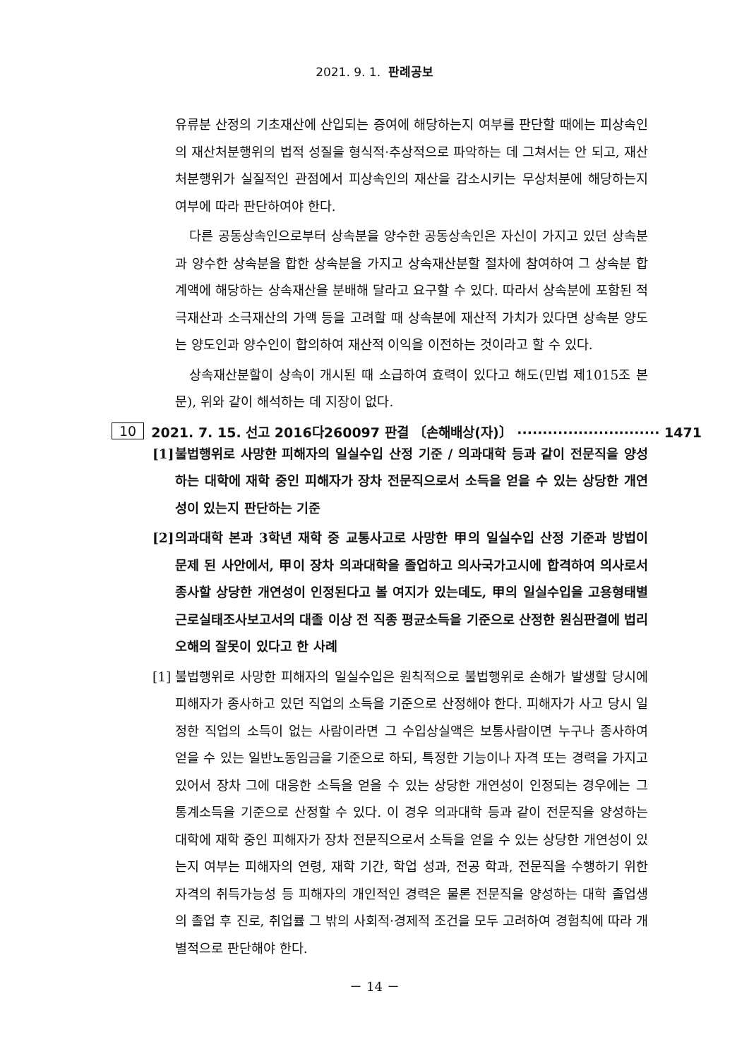2021. 9. 1. 판례공보
유류분 산정의 기초재산에 산입되는 증여에 해당하는지 여부를 판단할 때에는 피상속인의 재산처분행위의 법적 성질을 형식적·추상적으로 파악하는 데 그쳐서는 안 되고, 재산처분행위가 실질적인 관점에서 피상속인의 재산을 감소시키는 무상처분에 해당하는지 여부에 따라 판단하여야 한다.
다른 공동상속인으로부터 상속분을 양수한 공동상속인은 자신이 가지고 있던 상속분과 양수한 상속분을 합한 상속분을 가지고 상속재산분할 절차에 참여하여 그 상속분 합계액에 해당하는 상속재산을 분배해 달라고 요구할 수 있다. 따라서 상속분에 포함된 적극재산과 소극재산의 가액 등을 고려할 때 상속분에 재산적 가치가 있다면 상속분 양도는 양도인과 양수인이 합의하여 재산적 이익을 이전하는 것이라고 할 수 있다.
상속재산분할이 상속이 개시된 때 소급하여 효력이 있다고 해도(민법 제1015조 본문), 위와 같이 해석하는 데 지장이 없다.
10 2021. 7. 15. 선고 2016다260097 판결 〔손해배상(자)〕 ···························· 1471
[1] 불법행위로 사망한 피해자의 일실수입 산정 기준 / 의과대학 등과 같이 전문직을 양성하는 대학에 재학 중인 피해자가 장차 전문직으로서 소득을 얻을 수 있는 상당한 개연성이 있는지 판단하는 기준
[2] 의과대학 본과 3학년 재학 중 교통사고로 사망한 甲의 일실수입 산정 기준과 방법이 문제 된 사안에서, 甲이 장차 의과대학을 졸업하고 의사국가고시에 합격하여 의사로서 종사할 상당한 개연성이 인정된다고 볼 여지가 있는데도, 甲의 일실수입을 고용형태별 근로실태조사보고서의 대졸 이상 전 직종 평균소득을 기준으로 산정한 원심판결에 법리오해의 잘못이 있다고 한 사례
[1] 불법행위로 사망한 피해자의 일실수입은 원칙적으로 불법행위로 손해가 발생할 당시에 피해자가 종사하고 있던 직업의 소득을 기준으로 산정해야 한다. 피해자가 사고 당시 일정한 직업의 소득이 없는 사람이라면 그 수입상실액은 보통사람이면 누구나 종사하여 얻을 수 있는 일반노동임금을 기준으로 하되, 특정한 기능이나 자격 또는 경력을 가지고 있어서 장차 그에 대응한 소득을 얻을 수 있는 상당한 개연성이 인정되는 경우에는 그 통계소득을 기준으로 산정할 수 있다. 이 경우 의과대학 등과 같이 전문직을 양성하는 대학에 재학 중인 피해자가 장차 전문직으로서 소득을 얻을 수 있는 상당한 개연성이 있는지 여부는 피해자의 연령, 재학 기간, 학업 성과, 전공 학과, 전문직을 수행하기 위한 자격의 취득가능성 등 피해자의 개인적인 경력은 물론 전문직을 양성하는 대학 졸업생의 졸업 후 진로, 취업률 그 밖의 사회적·경제적 조건을 모두 고려하여 경험칙에 따라 개별적으로 판단해야 한다.
－ 14 －